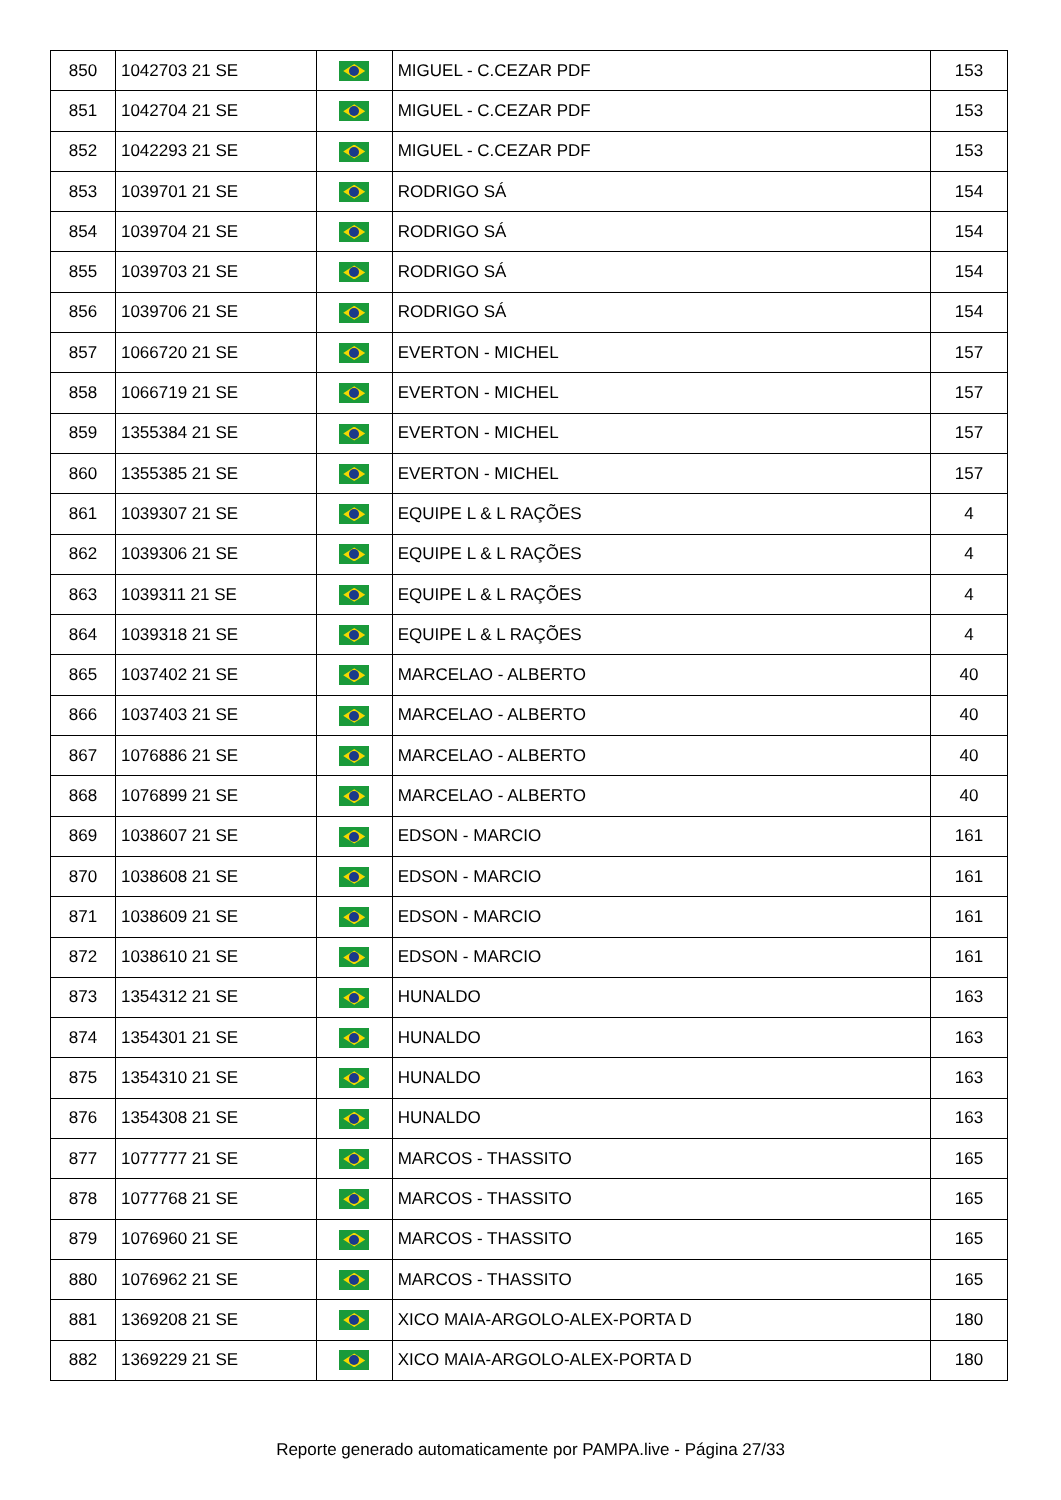| 850 | 1042703 21 SE | | MIGUEL - C.CEZAR PDF | 153 |
| 851 | 1042704 21 SE | | MIGUEL - C.CEZAR PDF | 153 |
| 852 | 1042293 21 SE | | MIGUEL - C.CEZAR PDF | 153 |
| 853 | 1039701 21 SE | | RODRIGO SÁ | 154 |
| 854 | 1039704 21 SE | | RODRIGO SÁ | 154 |
| 855 | 1039703 21 SE | | RODRIGO SÁ | 154 |
| 856 | 1039706 21 SE | | RODRIGO SÁ | 154 |
| 857 | 1066720 21 SE | | EVERTON - MICHEL | 157 |
| 858 | 1066719 21 SE | | EVERTON - MICHEL | 157 |
| 859 | 1355384 21 SE | | EVERTON - MICHEL | 157 |
| 860 | 1355385 21 SE | | EVERTON - MICHEL | 157 |
| 861 | 1039307 21 SE | | EQUIPE L & L RAÇÕES | 4 |
| 862 | 1039306 21 SE | | EQUIPE L & L RAÇÕES | 4 |
| 863 | 1039311 21 SE | | EQUIPE L & L RAÇÕES | 4 |
| 864 | 1039318 21 SE | | EQUIPE L & L RAÇÕES | 4 |
| 865 | 1037402 21 SE | | MARCELAO - ALBERTO | 40 |
| 866 | 1037403 21 SE | | MARCELAO - ALBERTO | 40 |
| 867 | 1076886 21 SE | | MARCELAO - ALBERTO | 40 |
| 868 | 1076899 21 SE | | MARCELAO - ALBERTO | 40 |
| 869 | 1038607 21 SE | | EDSON - MARCIO | 161 |
| 870 | 1038608 21 SE | | EDSON - MARCIO | 161 |
| 871 | 1038609 21 SE | | EDSON - MARCIO | 161 |
| 872 | 1038610 21 SE | | EDSON - MARCIO | 161 |
| 873 | 1354312 21 SE | | HUNALDO | 163 |
| 874 | 1354301 21 SE | | HUNALDO | 163 |
| 875 | 1354310 21 SE | | HUNALDO | 163 |
| 876 | 1354308 21 SE | | HUNALDO | 163 |
| 877 | 1077777 21 SE | | MARCOS - THASSITO | 165 |
| 878 | 1077768 21 SE | | MARCOS - THASSITO | 165 |
| 879 | 1076960 21 SE | | MARCOS - THASSITO | 165 |
| 880 | 1076962 21 SE | | MARCOS - THASSITO | 165 |
| 881 | 1369208 21 SE | | XICO MAIA-ARGOLO-ALEX-PORTA D | 180 |
| 882 | 1369229 21 SE | | XICO MAIA-ARGOLO-ALEX-PORTA D | 180 |
Reporte generado automaticamente por PAMPA.live - Página 27/33